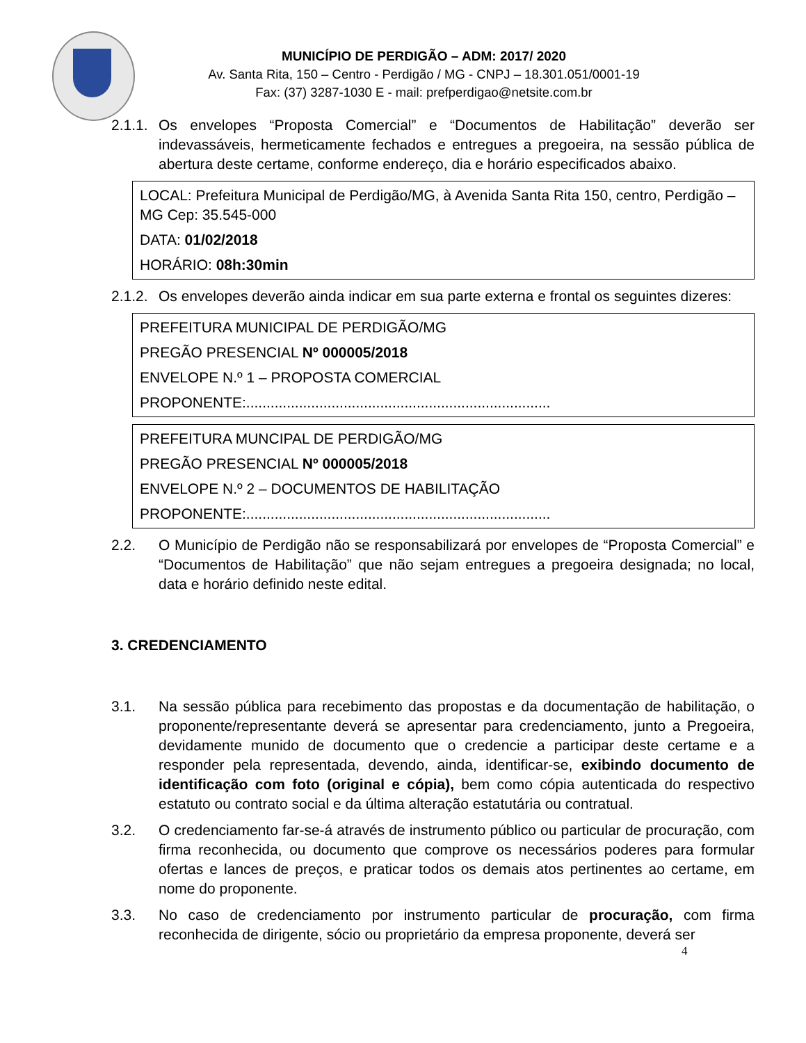MUNICÍPIO DE PERDIGÃO – ADM: 2017/ 2020
Av. Santa Rita, 150 – Centro - Perdigão / MG - CNPJ – 18.301.051/0001-19
Fax: (37) 3287-1030 E - mail: prefperdigao@netsite.com.br
2.1.1.
Os envelopes “Proposta Comercial” e “Documentos de Habilitação” deverão ser indevassáveis, hermeticamente fechados e entregues a pregoeira, na sessão pública de abertura deste certame, conforme endereço, dia e horário especificados abaixo.
LOCAL: Prefeitura Municipal de Perdigão/MG, à Avenida Santa Rita 150, centro, Perdigão – MG Cep: 35.545-000
DATA: 01/02/2018
HORÁRIO: 08h:30min
2.1.2.
Os envelopes deverão ainda indicar em sua parte externa e frontal os seguintes dizeres:
PREFEITURA MUNICIPAL DE PERDIGÃO/MG
PREGÃO PRESENCIAL Nº 000005/2018
ENVELOPE N.º 1 – PROPOSTA COMERCIAL
PROPONENTE:...........................................................................
PREFEITURA MUNCIPAL DE PERDIGÃO/MG
PREGÃO PRESENCIAL Nº 000005/2018
ENVELOPE N.º 2 – DOCUMENTOS DE HABILITAÇÃO
PROPONENTE:...........................................................................
2.2. O Município de Perdigão não se responsabilizará por envelopes de “Proposta Comercial” e “Documentos de Habilitação” que não sejam entregues a pregoeira designada; no local, data e horário definido neste edital.
3. CREDENCIAMENTO
3.1. Na sessão pública para recebimento das propostas e da documentação de habilitação, o proponente/representante deverá se apresentar para credenciamento, junto a Pregoeira, devidamente munido de documento que o credencie a participar deste certame e a responder pela representada, devendo, ainda, identificar-se, exibindo documento de identificação com foto (original e cópia), bem como cópia autenticada do respectivo estatuto ou contrato social e da última alteração estatutária ou contratual.
3.2. O credenciamento far-se-á através de instrumento público ou particular de procuração, com firma reconhecida, ou documento que comprove os necessários poderes para formular ofertas e lances de preços, e praticar todos os demais atos pertinentes ao certame, em nome do proponente.
3.3. No caso de credenciamento por instrumento particular de procuração, com firma reconhecida de dirigente, sócio ou proprietário da empresa proponente, deverá ser
4